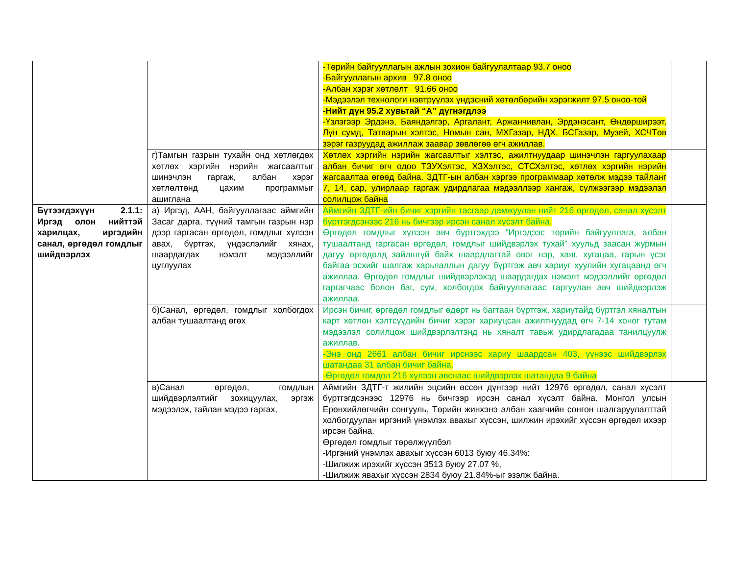| | | -Төрийн байгууллагын ажлын зохион байгуулалтаар 93.7 оноо -Байгууллагын архив 97.8 оноо -Албан хэрэг хөтлөлт 91.66 оноо -Мэдээлэл технологи нэвтрүүлэх үндэсний хөтөлбөрийн хэрэгжилт 97.5 оноо-той -Нийт дүн 95.2 хувьтай “А” дүгнэгдлээ -Үзлэгээр Эрдэнэ, Баяндэлгэр, Аргалант, Аржанчивлан, Эрдэнэсант, Өндөрширээт, Лүн сумд, Татварын хэлтэс, Номын сан, МХГазар, НДХ, БСГазар, Музей, ХСЧТөв зэрэг газруудад ажиллаж заавар зөвлөгөө өгч ажиллав. | |
| | г)Тамгын газрын тухайн онд хөтлөгдөх хөтлөх хэргийн нэрийн жагсаалтыг шинэчлэн гаргаж, албан хэрэг хөтлөлтөнд цахим программыг ашиглана | Хөтлөх хэргийн нэрийн жагсаалтыг хэлтэс, ажилтнуудаар шинэчлэн гаргуулахаар албан бичиг өгч одоо ТЗУХэлтэс, ХЗХэлтэс, СТСХэлтэс, хөтлөх хэргийн нэрийн жагсаалтаа өгөөд байна. ЗДТГ-ын албан хэргээ программаар хөтөлж мэдээ тайланг 7, 14, сар, улирлаар гаргаж удирдлагаа мэдээллээр хангаж, сүлжээгээр мэдээлэл солилцож байна | |
| Бүтээгдэхүүн 2.1.1: Иргэд олон нийттэй харилцах, иргэдийн санал, өргөдөл гомдлыг шийдвэрлэх | а) Иргэд, ААН, байгууллагаас аймгийн Засаг дарга, түүний тамгын газрын нэр дээр гаргасан өргөдөл, гомдлыг хүлээн авах, бүртгэх, үндэслэлийг хянах, шаардагдах нэмэлт мэдээллийг цуглуулах | Аймгийн ЗДТГ-ийн бичиг хэргийн тасгаар дамжуулан нийт 216 өргөдөл, санал хүсэлт бүртгэгдсэнээс 216 нь бичгээр ирсэн санал хүсэлт байна. Өргөдөл гомдлыг хүлээн авч бүртгэхдээ “Иргэдээс төрийн байгууллага, албан тушаалтанд гаргасан өргөдөл, гомдлыг шийдвэрлэх тухай” хуульд заасан журмын дагуу өргөдөлд зайлшгүй байх шаардлагтай овог нэр, хаяг, хугацаа, гарын үсэг байгаа эсхийг шалгаж харьяаллын дагуу бүртгэж авч хариуг хуулийн хугацаанд өгч ажиллаа. Өргөдөл гомдлыг шийдвэрлэхэд шаардагдах нэмэлт мэдээллийг өргөдөл гаргагчаас болон баг, сум, холбогдох байгууллагаас гаргуулан авч шийдвэрлэж ажиллаа. | |
| | б)Санал, өргөдөл, гомдлыг холбогдох албан тушаалтанд өгөх | Ирсэн бичиг, өргөдөл гомдлыг өдөрт нь багтаан бүртгэж, хариутайд бүртгэл хяналтын карт хөтлөн хэлтсүүдийн бичиг хэрэг хариуцсан ажилтнуудад өгч 7-14 хоног тутам мэдээлэл солилцож шийдвэрлэлтэнд нь хяналт тавьж удирдлагадаа танилцуулж ажиллав. -Энэ онд 2661 албан бичиг ирснээс хариу шаардсан 403, үүнээс шийдвэрлэх шатандаа 31 албан бичиг байна. -Өргөдөл гомдол 216 хүлээн авснаас шийдвэрлэх шатандаа 9 байна | |
| | в)Санал өргөдөл, гомдлын шийдвэрлэлтийг зохицуулах, эргэж мэдээлэх, тайлан мэдээ гаргах, | Аймгийн ЗДТГ-т жилийн эцсийн өссөн дүнгээр нийт 12976 өргөдөл, санал хүсэлт бүртгэгдсэнээс 12976 нь бичгээр ирсэн санал хүсэлт байна. Монгол улсын Ерөнхийлөгчийн сонгууль, Төрийн жинхэнэ албан хаагчийн сонгон шалгаруулалттай холбогдуулан иргэний үнэмлэх авахыг хүссэн, шилжин ирэхийг хүссэн өргөдөл ихээр ирсэн байна. Өргөдөл гомдлыг төрөлжүүлбэл -Иргэний үнэмлэх авахыг хүссэн 6013 буюу 46.34%: -Шилжиж ирэхийг хүссэн 3513 буюу 27.07 %, -Шилжиж явахыг хүссэн 2834 буюу 21.84%-ыг эзэлж байна. | |